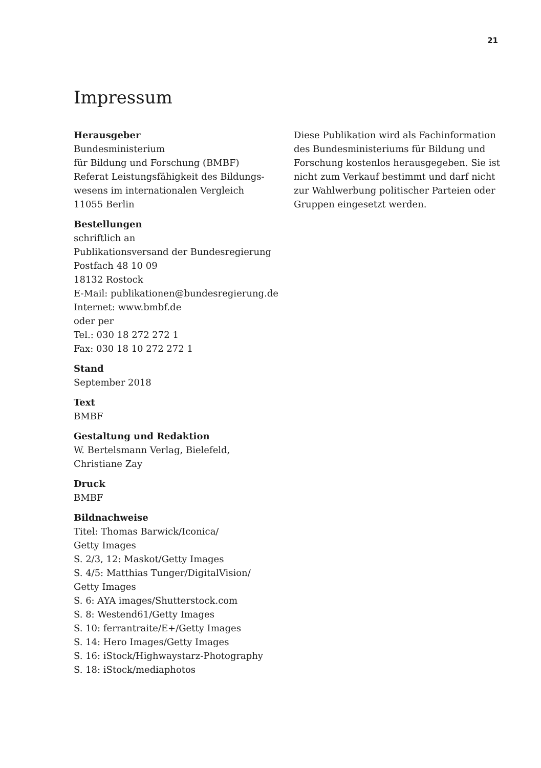21
Impressum
Herausgeber
Bundesministerium
für Bildung und Forschung (BMBF)
Referat Leistungsfähigkeit des Bildungs-
wesens im internationalen Vergleich
11055 Berlin
Bestellungen
schriftlich an
Publikationsversand der Bundesregierung
Postfach 48 10 09
18132 Rostock
E-Mail: publikationen@bundesregierung.de
Internet: www.bmbf.de
oder per
Tel.: 030 18 272 272 1
Fax: 030 18 10 272 272 1
Stand
September 2018
Text
BMBF
Gestaltung und Redaktion
W. Bertelsmann Verlag, Bielefeld,
Christiane Zay
Druck
BMBF
Bildnachweise
Titel: Thomas Barwick/Iconica/
Getty Images
S. 2/3, 12: Maskot/Getty Images
S. 4/5: Matthias Tunger/DigitalVision/
Getty Images
S. 6: AYA images/Shutterstock.com
S. 8: Westend61/Getty Images
S. 10: ferrantraite/E+/Getty Images
S. 14: Hero Images/Getty Images
S. 16: iStock/Highwaystarz-Photography
S. 18: iStock/mediaphotos
Diese Publikation wird als Fachinformation des Bundesministeriums für Bildung und Forschung kostenlos herausgegeben. Sie ist nicht zum Verkauf bestimmt und darf nicht zur Wahlwerbung politischer Parteien oder Gruppen eingesetzt werden.